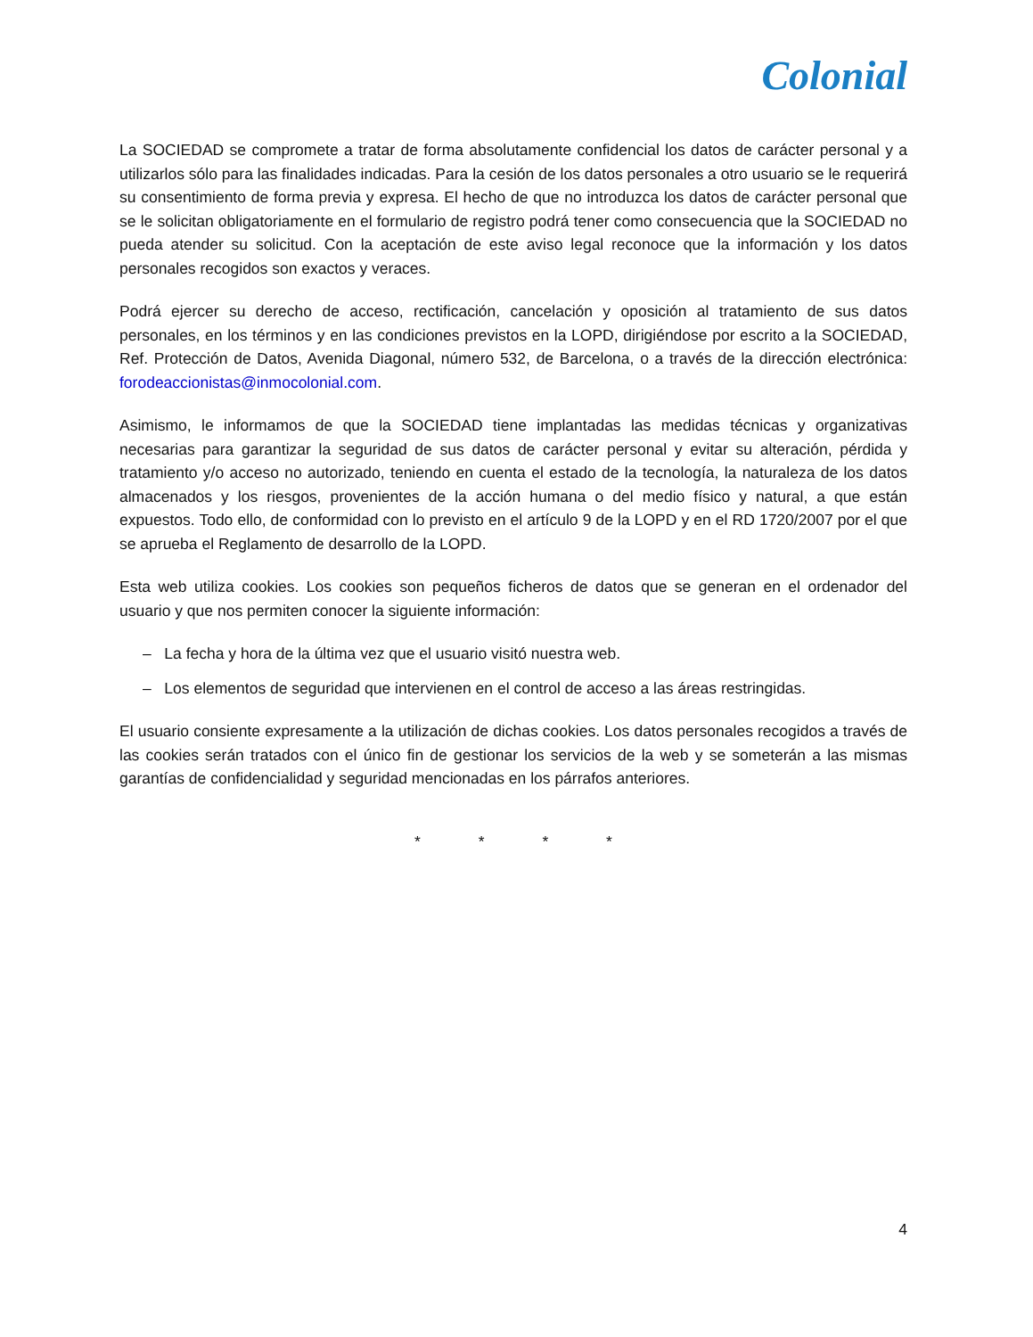Colonial
La SOCIEDAD se compromete a tratar de forma absolutamente confidencial los datos de carácter personal y a utilizarlos sólo para las finalidades indicadas. Para la cesión de los datos personales a otro usuario se le requerirá su consentimiento de forma previa y expresa. El hecho de que no introduzca los datos de carácter personal que se le solicitan obligatoriamente en el formulario de registro podrá tener como consecuencia que la SOCIEDAD no pueda atender su solicitud. Con la aceptación de este aviso legal reconoce que la información y los datos personales recogidos son exactos y veraces.
Podrá ejercer su derecho de acceso, rectificación, cancelación y oposición al tratamiento de sus datos personales, en los términos y en las condiciones previstos en la LOPD, dirigiéndose por escrito a la SOCIEDAD, Ref. Protección de Datos, Avenida Diagonal, número 532, de Barcelona, o a través de la dirección electrónica: forodeaccionistas@inmocolonial.com.
Asimismo, le informamos de que la SOCIEDAD tiene implantadas las medidas técnicas y organizativas necesarias para garantizar la seguridad de sus datos de carácter personal y evitar su alteración, pérdida y tratamiento y/o acceso no autorizado, teniendo en cuenta el estado de la tecnología, la naturaleza de los datos almacenados y los riesgos, provenientes de la acción humana o del medio físico y natural, a que están expuestos. Todo ello, de conformidad con lo previsto en el artículo 9 de la LOPD y en el RD 1720/2007 por el que se aprueba el Reglamento de desarrollo de la LOPD.
Esta web utiliza cookies. Los cookies son pequeños ficheros de datos que se generan en el ordenador del usuario y que nos permiten conocer la siguiente información:
– La fecha y hora de la última vez que el usuario visitó nuestra web.
– Los elementos de seguridad que intervienen en el control de acceso a las áreas restringidas.
El usuario consiente expresamente a la utilización de dichas cookies. Los datos personales recogidos a través de las cookies serán tratados con el único fin de gestionar los servicios de la web y se someterán a las mismas garantías de confidencialidad y seguridad mencionadas en los párrafos anteriores.
* * * *
4